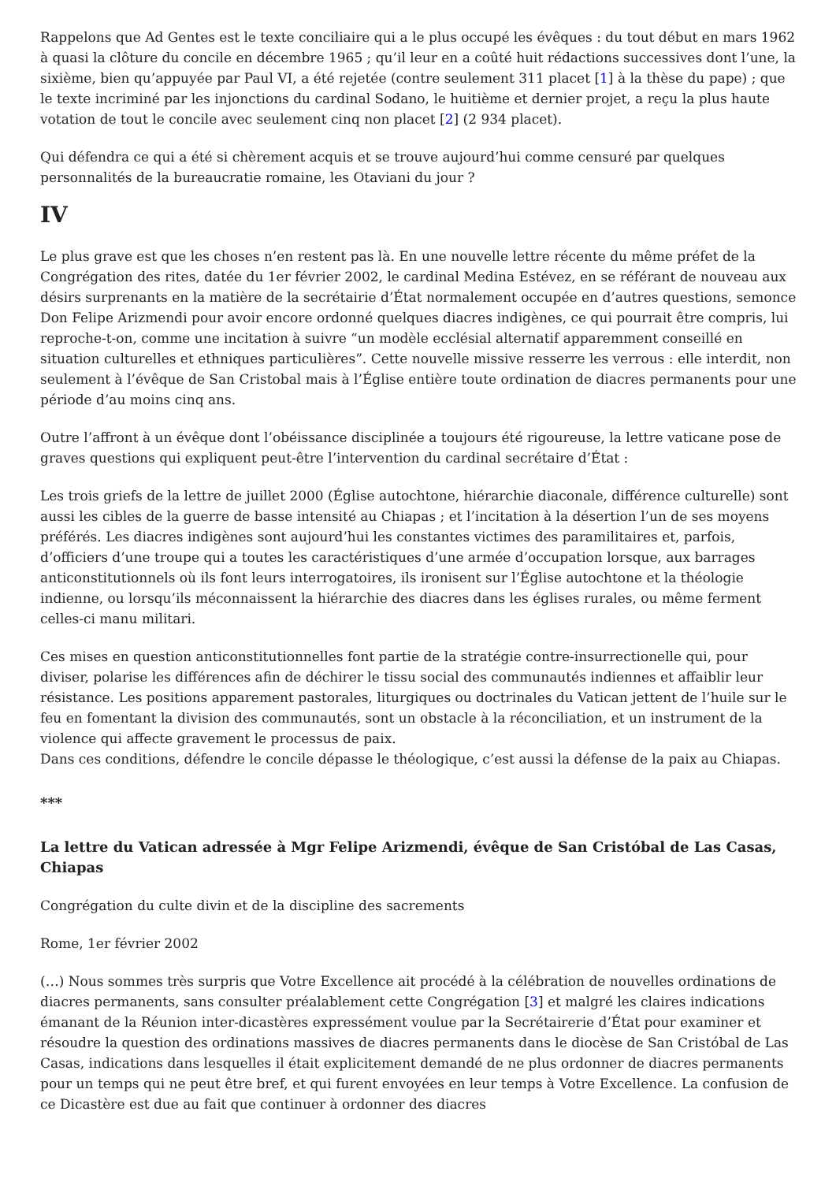Rappelons que Ad Gentes est le texte conciliaire qui a le plus occupé les évêques : du tout début en mars 1962 à quasi la clôture du concile en décembre 1965 ; qu’il leur en a coûté huit rédactions successives dont l’une, la sixième, bien qu’appuyée par Paul VI, a été rejetée (contre seulement 311 placet [1] à la thèse du pape) ; que le texte incriminé par les injonctions du cardinal Sodano, le huitième et dernier projet, a reçu la plus haute votation de tout le concile avec seulement cinq non placet [2] (2 934 placet).
Qui défendra ce qui a été si chèrement acquis et se trouve aujourd’hui comme censuré par quelques personnalités de la bureaucratie romaine, les Otaviani du jour ?
IV
Le plus grave est que les choses n’en restent pas là. En une nouvelle lettre récente du même préfet de la Congrégation des rites, datée du 1er février 2002, le cardinal Medina Estévez, en se référant de nouveau aux désirs surprenants en la matière de la secrétairie d’État normalement occupée en d’autres questions, semonce Don Felipe Arizmendi pour avoir encore ordonné quelques diacres indigènes, ce qui pourrait être compris, lui reproche-t-on, comme une incitation à suivre “un modèle ecclésial alternatif apparemment conseillé en situation culturelles et ethniques particulières”. Cette nouvelle missive resserre les verrous : elle interdit, non seulement à l’évêque de San Cristobal mais à l’Église entière toute ordination de diacres permanents pour une période d’au moins cinq ans.
Outre l’affront à un évêque dont l’obéissance disciplinée a toujours été rigoureuse, la lettre vaticane pose de graves questions qui expliquent peut-être l’intervention du cardinal secrétaire d’État :
Les trois griefs de la lettre de juillet 2000 (Église autochtone, hiérarchie diaconale, différence culturelle) sont aussi les cibles de la guerre de basse intensité au Chiapas ; et l’incitation à la désertion l’un de ses moyens préférés. Les diacres indigènes sont aujourd’hui les constantes victimes des paramilitaires et, parfois, d’officiers d’une troupe qui a toutes les caractéristiques d’une armée d’occupation lorsque, aux barrages anticonstitutionnels où ils font leurs interrogatoires, ils ironisent sur l’Église autochtone et la théologie indienne, ou lorsqu’ils méconnaissent la hiérarchie des diacres dans les églises rurales, ou même ferment celles-ci manu militari.
Ces mises en question anticonstitutionnelles font partie de la stratégie contre-insurrectionelle qui, pour diviser, polarise les différences afin de déchirer le tissu social des communautés indiennes et affaiblir leur résistance. Les positions apparement pastorales, liturgiques ou doctrinales du Vatican jettent de l’huile sur le feu en fomentant la division des communautés, sont un obstacle à la réconciliation, et un instrument de la violence qui affecte gravement le processus de paix.
Dans ces conditions, défendre le concile dépasse le théologique, c’est aussi la défense de la paix au Chiapas.
***
La lettre du Vatican adressée à Mgr Felipe Arizmendi, évêque de San Cristóbal de Las Casas, Chiapas
Congrégation du culte divin et de la discipline des sacrements
Rome, 1er février 2002
(…) Nous sommes très surpris que Votre Excellence ait procédé à la célébration de nouvelles ordinations de diacres permanents, sans consulter préalablement cette Congrégation [3] et malgré les claires indications émanant de la Réunion inter-dicastères expressément voulue par la Secrétairerie d’État pour examiner et résoudre la question des ordinations massives de diacres permanents dans le diocèse de San Cristóbal de Las Casas, indications dans lesquelles il était explicitement demandé de ne plus ordonner de diacres permanents pour un temps qui ne peut être bref, et qui furent envoyées en leur temps à Votre Excellence. La confusion de ce Dicastère est due au fait que continuer à ordonner des diacres